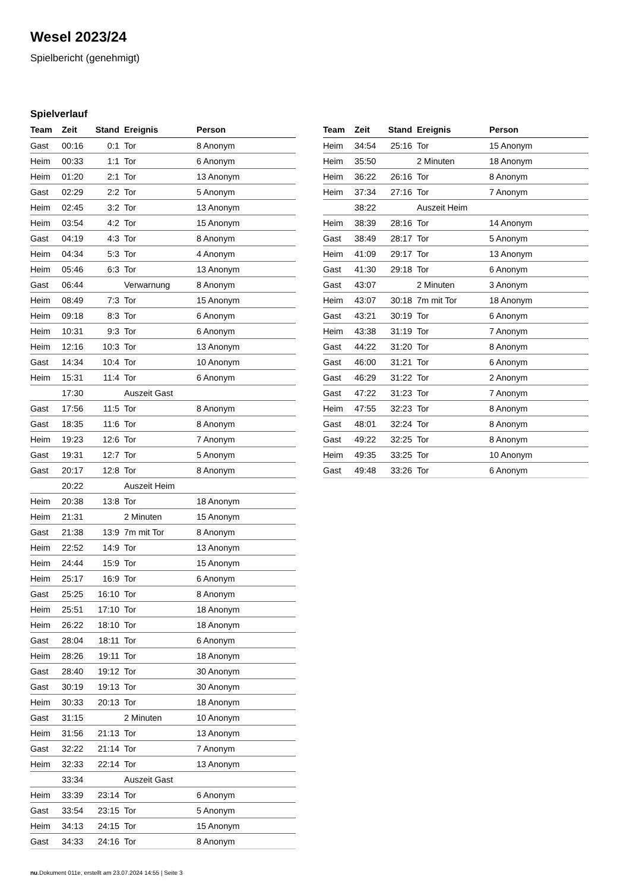Wesel 2023/24
Spielbericht (genehmigt)
Spielverlauf
| Team | Zeit | Stand | Ereignis | Person |
| --- | --- | --- | --- | --- |
| Gast | 00:16 | 0:1 | Tor | 8 Anonym |
| Heim | 00:33 | 1:1 | Tor | 6 Anonym |
| Heim | 01:20 | 2:1 | Tor | 13 Anonym |
| Gast | 02:29 | 2:2 | Tor | 5 Anonym |
| Heim | 02:45 | 3:2 | Tor | 13 Anonym |
| Heim | 03:54 | 4:2 | Tor | 15 Anonym |
| Gast | 04:19 | 4:3 | Tor | 8 Anonym |
| Heim | 04:34 | 5:3 | Tor | 4 Anonym |
| Heim | 05:46 | 6:3 | Tor | 13 Anonym |
| Gast | 06:44 | | Verwarnung | 8 Anonym |
| Heim | 08:49 | 7:3 | Tor | 15 Anonym |
| Heim | 09:18 | 8:3 | Tor | 6 Anonym |
| Heim | 10:31 | 9:3 | Tor | 6 Anonym |
| Heim | 12:16 | 10:3 | Tor | 13 Anonym |
| Gast | 14:34 | 10:4 | Tor | 10 Anonym |
| Heim | 15:31 | 11:4 | Tor | 6 Anonym |
| | 17:30 | | Auszeit Gast | |
| Gast | 17:56 | 11:5 | Tor | 8 Anonym |
| Gast | 18:35 | 11:6 | Tor | 8 Anonym |
| Heim | 19:23 | 12:6 | Tor | 7 Anonym |
| Gast | 19:31 | 12:7 | Tor | 5 Anonym |
| Gast | 20:17 | 12:8 | Tor | 8 Anonym |
| | 20:22 | | Auszeit Heim | |
| Heim | 20:38 | 13:8 | Tor | 18 Anonym |
| Heim | 21:31 | | 2 Minuten | 15 Anonym |
| Gast | 21:38 | 13:9 | 7m mit Tor | 8 Anonym |
| Heim | 22:52 | 14:9 | Tor | 13 Anonym |
| Heim | 24:44 | 15:9 | Tor | 15 Anonym |
| Heim | 25:17 | 16:9 | Tor | 6 Anonym |
| Gast | 25:25 | 16:10 | Tor | 8 Anonym |
| Heim | 25:51 | 17:10 | Tor | 18 Anonym |
| Heim | 26:22 | 18:10 | Tor | 18 Anonym |
| Gast | 28:04 | 18:11 | Tor | 6 Anonym |
| Heim | 28:26 | 19:11 | Tor | 18 Anonym |
| Gast | 28:40 | 19:12 | Tor | 30 Anonym |
| Gast | 30:19 | 19:13 | Tor | 30 Anonym |
| Heim | 30:33 | 20:13 | Tor | 18 Anonym |
| Gast | 31:15 | | 2 Minuten | 10 Anonym |
| Heim | 31:56 | 21:13 | Tor | 13 Anonym |
| Gast | 32:22 | 21:14 | Tor | 7 Anonym |
| Heim | 32:33 | 22:14 | Tor | 13 Anonym |
| | 33:34 | | Auszeit Gast | |
| Heim | 33:39 | 23:14 | Tor | 6 Anonym |
| Gast | 33:54 | 23:15 | Tor | 5 Anonym |
| Heim | 34:13 | 24:15 | Tor | 15 Anonym |
| Gast | 34:33 | 24:16 | Tor | 8 Anonym |
| Team | Zeit | Stand | Ereignis | Person |
| --- | --- | --- | --- | --- |
| Heim | 34:54 | 25:16 | Tor | 15 Anonym |
| Heim | 35:50 | | 2 Minuten | 18 Anonym |
| Heim | 36:22 | 26:16 | Tor | 8 Anonym |
| Heim | 37:34 | 27:16 | Tor | 7 Anonym |
| | 38:22 | | Auszeit Heim | |
| Heim | 38:39 | 28:16 | Tor | 14 Anonym |
| Gast | 38:49 | 28:17 | Tor | 5 Anonym |
| Heim | 41:09 | 29:17 | Tor | 13 Anonym |
| Gast | 41:30 | 29:18 | Tor | 6 Anonym |
| Gast | 43:07 | | 2 Minuten | 3 Anonym |
| Heim | 43:07 | 30:18 | 7m mit Tor | 18 Anonym |
| Gast | 43:21 | 30:19 | Tor | 6 Anonym |
| Heim | 43:38 | 31:19 | Tor | 7 Anonym |
| Gast | 44:22 | 31:20 | Tor | 8 Anonym |
| Gast | 46:00 | 31:21 | Tor | 6 Anonym |
| Gast | 46:29 | 31:22 | Tor | 2 Anonym |
| Gast | 47:22 | 31:23 | Tor | 7 Anonym |
| Heim | 47:55 | 32:23 | Tor | 8 Anonym |
| Gast | 48:01 | 32:24 | Tor | 8 Anonym |
| Gast | 49:22 | 32:25 | Tor | 8 Anonym |
| Heim | 49:35 | 33:25 | Tor | 10 Anonym |
| Gast | 49:48 | 33:26 | Tor | 6 Anonym |
nu.Dokument 011e, erstellt am 23.07.2024 14:55 | Seite 3